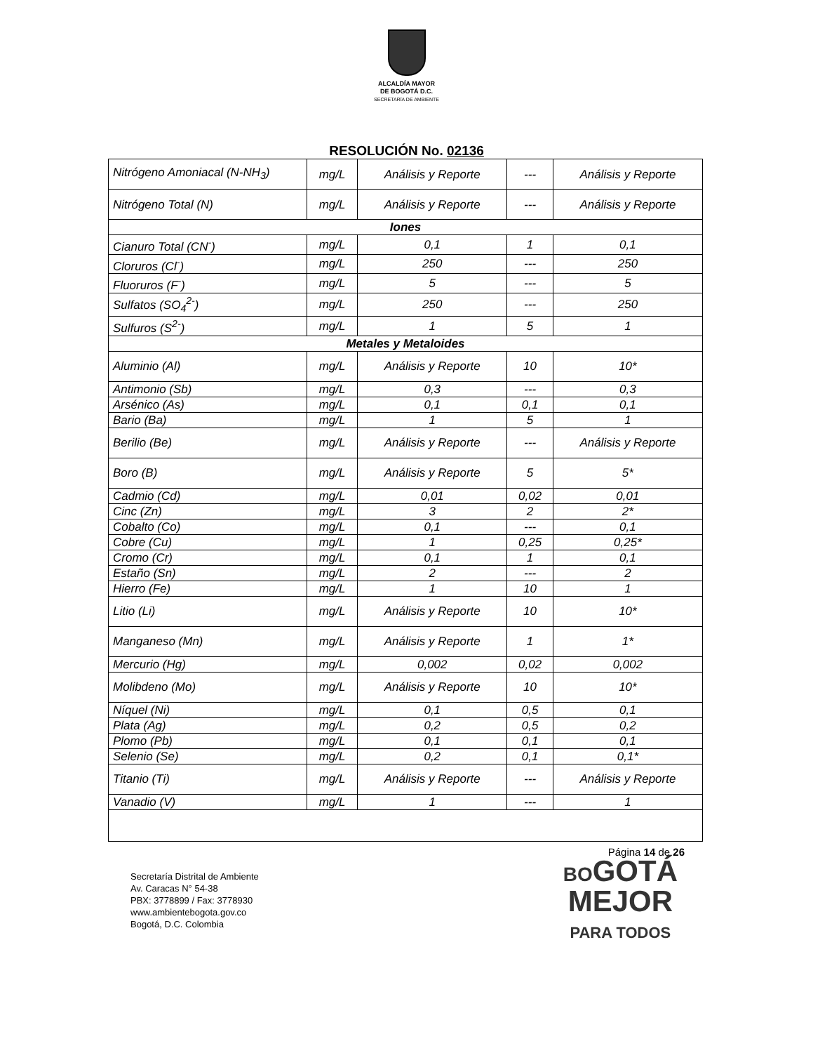ALCALDÍA MAYOR
DE BOGOTÁ D.C.
SECRETARÍA DE AMBIENTE
RESOLUCIÓN No. 02136
| Nitrógeno Amoniacal (N-NH<sub>3</sub>) | mg/L | Análisis y Reporte | --- | Análisis y Reporte |
| Nitrógeno Total (N) | mg/L | Análisis y Reporte | --- | Análisis y Reporte |
| Iones | | | | |
| Cianuro Total (CN<sup>-</sup>) | mg/L | 0,1 | 1 | 0,1 |
| Cloruros (Cl<sup>-</sup>) | mg/L | 250 | --- | 250 |
| Fluoruros (F<sup>-</sup>) | mg/L | 5 | --- | 5 |
| Sulfatos (SO<sub>4</sub><sup>2-</sup>) | mg/L | 250 | --- | 250 |
| Sulfuros (S<sup>2-</sup>) | mg/L | 1 | 5 | 1 |
| Metales y Metaloides | | | | |
| Aluminio (Al) | mg/L | Análisis y Reporte | 10 | 10* |
| Antimonio (Sb) | mg/L | 0,3 | --- | 0,3 |
| Arsénico (As) | mg/L | 0,1 | 0,1 | 0,1 |
| Bario (Ba) | mg/L | 1 | 5 | 1 |
| Berilio (Be) | mg/L | Análisis y Reporte | --- | Análisis y Reporte |
| Boro (B) | mg/L | Análisis y Reporte | 5 | 5* |
| Cadmio (Cd) | mg/L | 0,01 | 0,02 | 0,01 |
| Cinc (Zn) | mg/L | 3 | 2 | 2* |
| Cobalto (Co) | mg/L | 0,1 | --- | 0,1 |
| Cobre (Cu) | mg/L | 1 | 0,25 | 0,25* |
| Cromo (Cr) | mg/L | 0,1 | 1 | 0,1 |
| Estaño (Sn) | mg/L | 2 | --- | 2 |
| Hierro (Fe) | mg/L | 1 | 10 | 1 |
| Litio (Li) | mg/L | Análisis y Reporte | 10 | 10* |
| Manganeso (Mn) | mg/L | Análisis y Reporte | 1 | 1* |
| Mercurio (Hg) | mg/L | 0,002 | 0,02 | 0,002 |
| Molibdeno (Mo) | mg/L | Análisis y Reporte | 10 | 10* |
| Níquel (Ni) | mg/L | 0,1 | 0,5 | 0,1 |
| Plata (Ag) | mg/L | 0,2 | 0,5 | 0,2 |
| Plomo (Pb) | mg/L | 0,1 | 0,1 | 0,1 |
| Selenio (Se) | mg/L | 0,2 | 0,1 | 0,1* |
| Titanio (Ti) | mg/L | Análisis y Reporte | --- | Análisis y Reporte |
| Vanadio (V) | mg/L | 1 | --- | 1 |
Página 14 de 26
Secretaría Distrital de Ambiente
Av. Caracas N° 54-38
PBX: 3778899 / Fax: 3778930
www.ambientebogota.gov.co
Bogotá, D.C. Colombia
BOGOTÁ
MEJOR
PARA TODOS